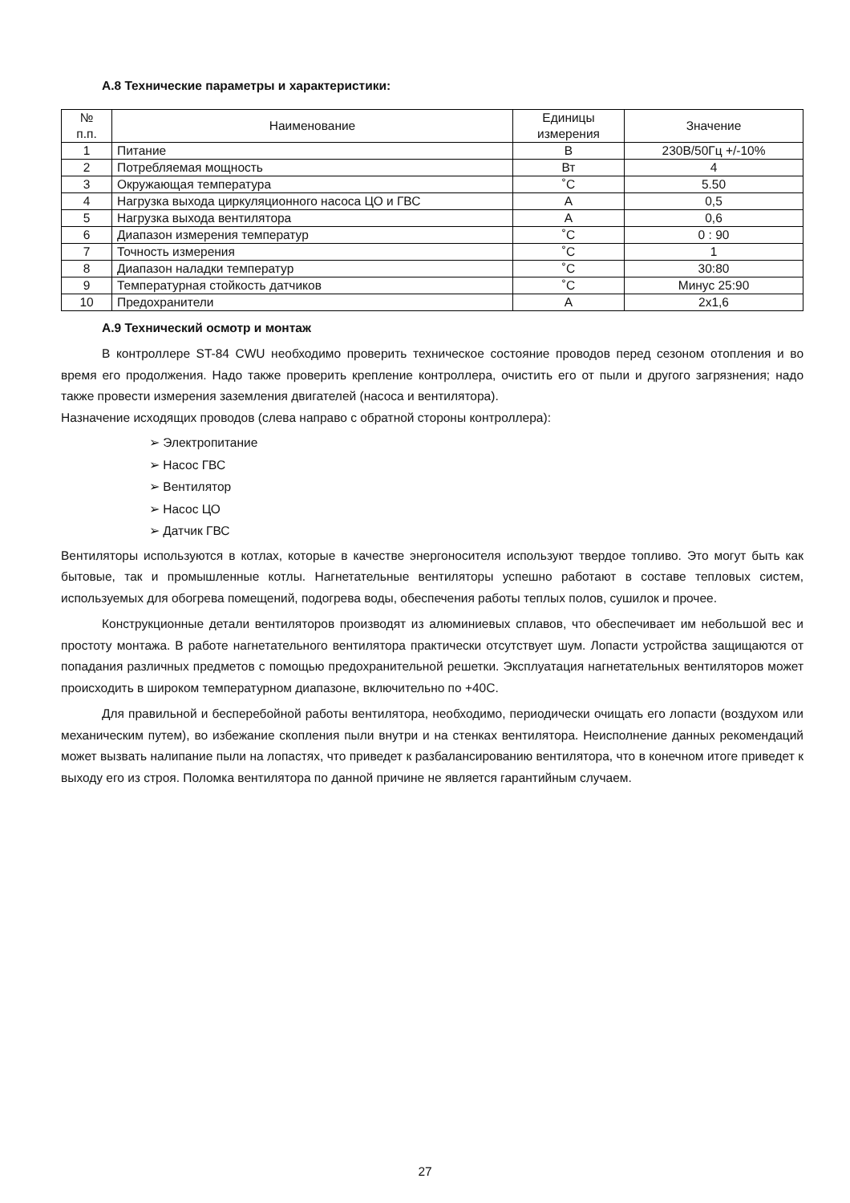А.8 Технические параметры и характеристики:
| № п.п. | Наименование | Единицы измерения | Значение |
| --- | --- | --- | --- |
| 1 | Питание | В | 230В/50Гц +/-10% |
| 2 | Потребляемая мощность | Вт | 4 |
| 3 | Окружающая температура | ˚C | 5.50 |
| 4 | Нагрузка выхода циркуляционного насоса ЦО и ГВС | A | 0,5 |
| 5 | Нагрузка выхода вентилятора | A | 0,6 |
| 6 | Диапазон измерения температур | ˚C | 0 : 90 |
| 7 | Точность измерения | ˚C | 1 |
| 8 | Диапазон наладки температур | ˚C | 30:80 |
| 9 | Температурная стойкость датчиков | ˚C | Минус 25:90 |
| 10 | Предохранители | A | 2x1,6 |
А.9 Технический осмотр и монтаж
В контроллере ST-84 CWU необходимо проверить техническое состояние проводов перед сезоном отопления и во время его продолжения. Надо также проверить крепление контроллера, очистить его от пыли и другого загрязнения; надо также провести измерения заземления двигателей (насоса и вентилятора).
Назначение исходящих проводов (слева направо с обратной стороны контроллера):
➢ Электропитание
➢ Насос ГВС
➢ Вентилятор
➢ Насос ЦО
➢ Датчик ГВС
Вентиляторы используются в котлах, которые в качестве энергоносителя используют твердое топливо. Это могут быть как бытовые, так и промышленные котлы. Нагнетательные вентиляторы успешно работают в составе тепловых систем, используемых для обогрева помещений, подогрева воды, обеспечения работы теплых полов, сушилок и прочее.
Конструкционные детали вентиляторов производят из алюминиевых сплавов, что обеспечивает им небольшой вес и простоту монтажа. В работе нагнетательного вентилятора практически отсутствует шум. Лопасти устройства защищаются от попадания различных предметов с помощью предохранительной решетки. Эксплуатация нагнетательных вентиляторов может происходить в широком температурном диапазоне, включительно по +40С.
Для правильной и бесперебойной работы вентилятора, необходимо, периодически очищать его лопасти (воздухом или механическим путем), во избежание скопления пыли внутри и на стенках вентилятора. Неисполнение данных рекомендаций может вызвать налипание пыли на лопастях, что приведет к разбалансированию вентилятора, что в конечном итоге приведет к выходу его из строя. Поломка вентилятора по данной причине не является гарантийным случаем.
27